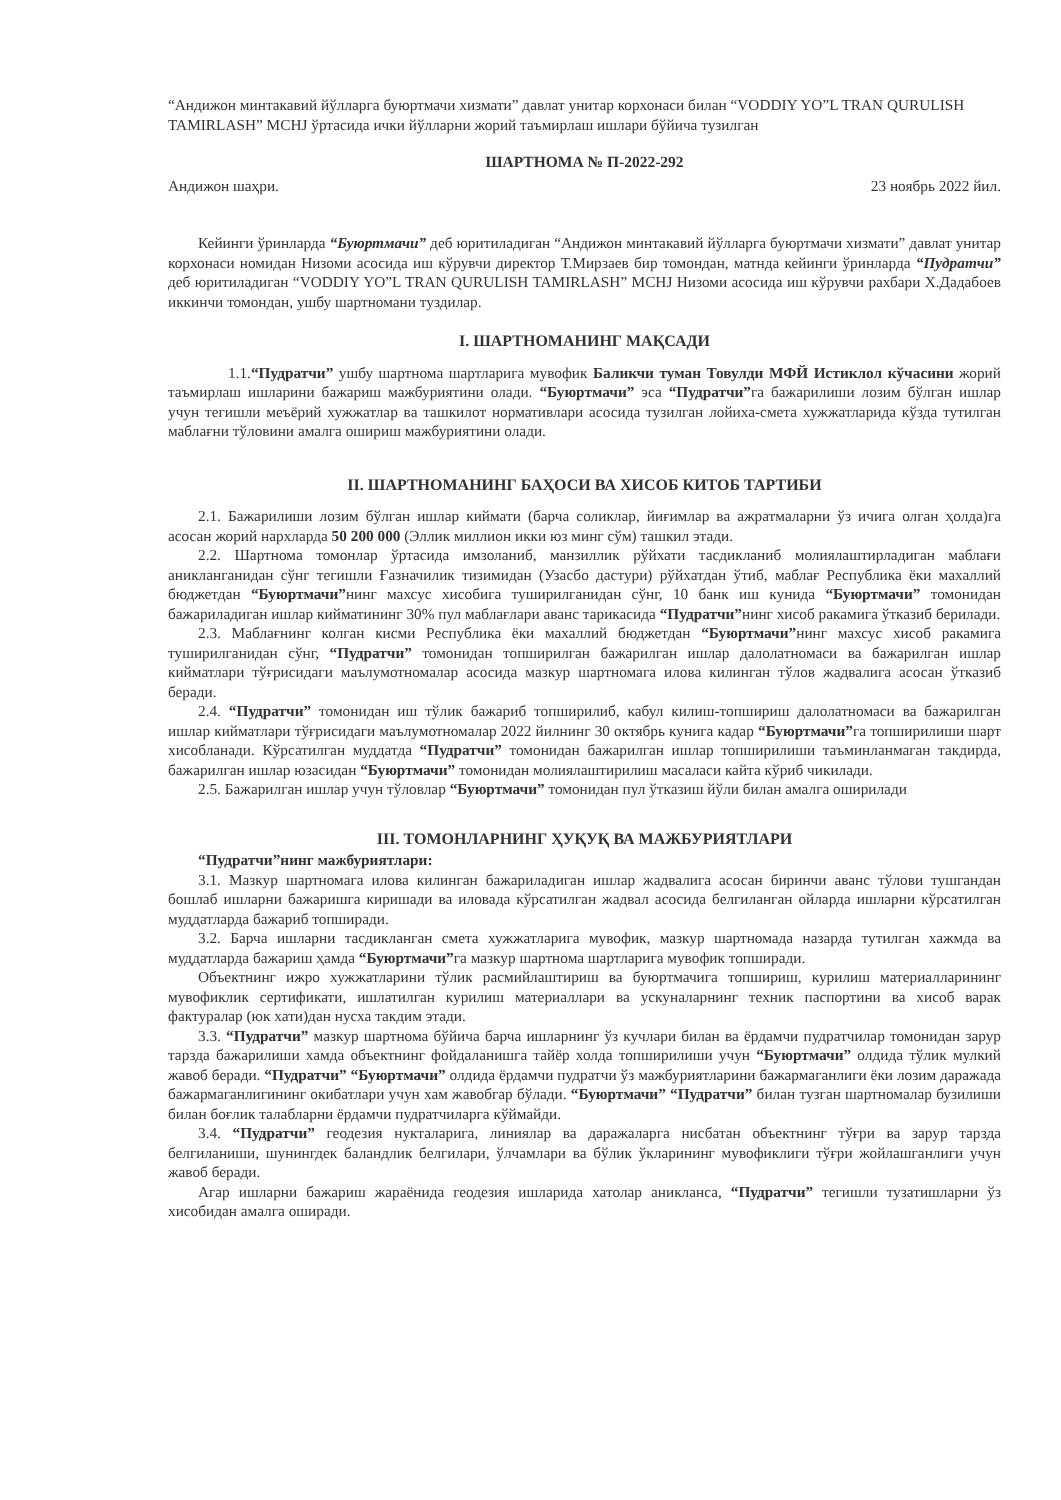“Андижон минтакавий йўлларга буюртмачи хизмати” давлат унитар корхонаси билан “VODDIY YO”L TRAN QURULISH TAMIRLASH” MCHJ ўртасида ички йўлларни жорий таъмирлаш ишлари бўйича тузилган
ШАРТНОМА № П-2022-292
Андижон шаҳри. 23 ноябрь 2022 йил.
Кейинги ўринларда “Буюртмачи” деб юритиладиган “Андижон минтакавий йўлларга буюртмачи хизмати” давлат унитар корхонаси номидан Низоми асосида иш кўрувчи директор Т.Мирзаев бир томондан, матнда кейинги ўринларда “Пудратчи” деб юритиладиган “VODDIY YO”L TRAN QURULISH TAMIRLASH” MCHJ Низоми асосида иш кўрувчи рахбари Х.Дадабоев иккинчи томондан, ушбу шартномани туздилар.
I. ШАРТНОМАНИНГ МАҚСАДИ
1.1.“Пудратчи” ушбу шартнома шартларига мувофик Баликчи туман Товулди МФЙ Истиклол кўчасини жорий таъмирлаш ишларини бажариш мажбуриятини олади. “Буюртмачи” эса “Пудратчи”га бажарилиши лозим бўлган ишлар учун тегишли меъёрий хужжатлар ва ташкилот нормативлари асосида тузилган лойиха-смета хужжатларида кўзда тутилган маблағни тўловини амалга ошириш мажбуриятини олади.
II. ШАРТНОМАНИНГ БАҲОСИ ВА ХИСОБ КИТОБ ТАРТИБИ
2.1. Бажарилиши лозим бўлган ишлар киймати (барча соликлар, йиғимлар ва ажратмаларни ўз ичига олган ҳолда)га асосан жорий нархларда 50 200 000 (Эллик миллион икки юз минг сўм) ташкил этади.
2.2. Шартнома томонлар ўртасида имзоланиб, манзиллик рўйхати тасдикланиб молиялаштирладиган маблағи аникланганидан сўнг тегишли Ғазначилик тизимидан (Узасбо дастури) рўйхатдан ўтиб, маблағ Республика ёки махаллий бюджетдан “Буюртмачи”нинг махсус хисобига туширилганидан сўнг, 10 банк иш кунида “Буюртмачи” томонидан бажариладиган ишлар кийматининг 30% пул маблағлари аванс тарикасида “Пудратчи”нинг хисоб ракамига ўтказиб берилади.
2.3. Маблағнинг колган кисми Республика ёки махаллий бюджетдан “Буюртмачи”нинг махсус хисоб ракамига туширилганидан сўнг, “Пудратчи” томонидан топширилган бажарилган ишлар далолатномаси ва бажарилган ишлар кийматлари тўғрисидаги маълумотномалар асосида мазкур шартномага илова килинган тўлов жадвалига асосан ўтказиб беради.
2.4. “Пудратчи” томонидан иш тўлик бажариб топширилиб, кабул килиш-топшириш далолатномаси ва бажарилган ишлар кийматлари тўғрисидаги маълумотномалар 2022 йилнинг 30 октябрь кунига кадар “Буюртмачи”га топширилиши шарт хисобланади. Кўрсатилган муддатда “Пудратчи” томонидан бажарилган ишлар топширилиши таъминланмаган такдирда, бажарилган ишлар юзасидан “Буюртмачи” томонидан молиялаштирилиш масаласи кайта кўриб чикилади.
2.5. Бажарилган ишлар учун тўловлар “Буюртмачи” томонидан пул ўтказиш йўли билан амалга оширилади
III. ТОМОНЛАРНИНГ ҲУҚУҚ ВА МАЖБУРИЯТЛАРИ
“Пудратчи”нинг мажбуриятлари:
3.1. Мазкур шартномага илова килинган бажариладиган ишлар жадвалига асосан биринчи аванс тўлови тушгандан бошлаб ишларни бажаришга киришади ва иловада кўрсатилган жадвал асосида белгиланган ойларда ишларни кўрсатилган муддатларда бажариб топширади.
3.2. Барча ишларни тасдикланган смета хужжатларига мувофик, мазкур шартномада назарда тутилган хажмда ва муддатларда бажариш ҳамда “Буюртмачи”га мазкур шартнома шартларига мувофик топширади.
Объектнинг ижро хужжатларини тўлик расмийлаштириш ва буюртмачига топшириш, курилиш материалларининг мувофиклик сертификати, ишлатилган курилиш материаллари ва ускуналарнинг техник паспортини ва хисоб варак фактуралар (юк хати)дан нусха такдим этади.
3.3. “Пудратчи” мазкур шартнома бўйича барча ишларнинг ўз кучлари билан ва ёрдамчи пудратчилар томонидан зарур тарзда бажарилиши хамда объектнинг фойдаланишга тайёр холда топширилиши учун “Буюртмачи” олдида тўлик мулкий жавоб беради. “Пудратчи” “Буюртмачи” олдида ёрдамчи пудратчи ўз мажбуриятларини бажармаганлиги ёки лозим даражада бажармаганлигининг окибатлари учун хам жавобгар бўлади. “Буюртмачи” “Пудратчи” билан тузган шартномалар бузилиши билан боғлик талабларни ёрдамчи пудратчиларга кўймайди.
3.4. “Пудратчи” геодезия нукталарига, линиялар ва даражаларга нисбатан объектнинг тўғри ва зарур тарзда белгиланиши, шунингдек баландлик белгилари, ўлчамлари ва бўлик ўкларининг мувофиклиги тўғри жойлашганлиги учун жавоб беради.
Агар ишларни бажариш жараёнида геодезия ишларида хатолар аникланса, “Пудратчи” тегишли тузатишларни ўз хисобидан амалга оширади.